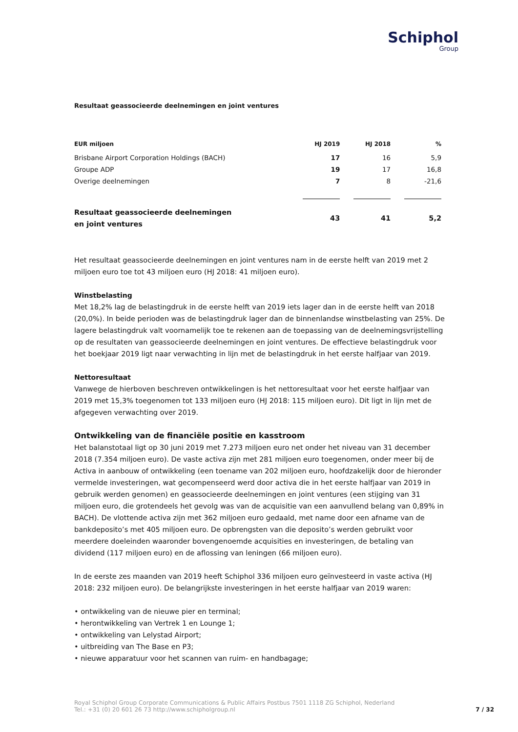Schiphol
Group
Resultaat geassocieerde deelnemingen en joint ventures
| EUR miljoen | HJ 2019 | HJ 2018 | % |
| --- | --- | --- | --- |
| Brisbane Airport Corporation Holdings (BACH) | 17 | 16 | 5,9 |
| Groupe ADP | 19 | 17 | 16,8 |
| Overige deelnemingen | 7 | 8 | -21,6 |
| Resultaat geassocieerde deelnemingen en joint ventures | 43 | 41 | 5,2 |
Het resultaat geassocieerde deelnemingen en joint ventures nam in de eerste helft van 2019 met 2 miljoen euro toe tot 43 miljoen euro (HJ 2018: 41 miljoen euro).
Winstbelasting
Met 18,2% lag de belastingdruk in de eerste helft van 2019 iets lager dan in de eerste helft van 2018 (20,0%). In beide perioden was de belastingdruk lager dan de binnenlandse winstbelasting van 25%. De lagere belastingdruk valt voornamelijk toe te rekenen aan de toepassing van de deelnemingsvrijstelling op de resultaten van geassocieerde deelnemingen en joint ventures. De effectieve belastingdruk voor het boekjaar 2019 ligt naar verwachting in lijn met de belastingdruk in het eerste halfjaar van 2019.
Nettoresultaat
Vanwege de hierboven beschreven ontwikkelingen is het nettoresultaat voor het eerste halfjaar van 2019 met 15,3% toegenomen tot 133 miljoen euro (HJ 2018: 115 miljoen euro). Dit ligt in lijn met de afgegeven verwachting over 2019.
Ontwikkeling van de financiële positie en kasstroom
Het balanstotaal ligt op 30 juni 2019 met 7.273 miljoen euro net onder het niveau van 31 december 2018 (7.354 miljoen euro). De vaste activa zijn met 281 miljoen euro toegenomen, onder meer bij de Activa in aanbouw of ontwikkeling (een toename van 202 miljoen euro, hoofdzakelijk door de hieronder vermelde investeringen, wat gecompenseerd werd door activa die in het eerste halfjaar van 2019 in gebruik werden genomen) en geassocieerde deelnemingen en joint ventures (een stijging van 31 miljoen euro, die grotendeels het gevolg was van de acquisitie van een aanvullend belang van 0,89% in BACH). De vlottende activa zijn met 362 miljoen euro gedaald, met name door een afname van de bankdeposito’s met 405 miljoen euro. De opbrengsten van die deposito’s werden gebruikt voor meerdere doeleinden waaronder bovengenoemde acquisities en investeringen, de betaling van dividend (117 miljoen euro) en de aflossing van leningen (66 miljoen euro).
In de eerste zes maanden van 2019 heeft Schiphol 336 miljoen euro geïnvesteerd in vaste activa (HJ 2018: 232 miljoen euro). De belangrijkste investeringen in het eerste halfjaar van 2019 waren:
• ontwikkeling van de nieuwe pier en terminal;
• herontwikkeling van Vertrek 1 en Lounge 1;
• ontwikkeling van Lelystad Airport;
• uitbreiding van The Base en P3;
• nieuwe apparatuur voor het scannen van ruim- en handbagage;
Royal Schiphol Group Corporate Communications & Public Affairs Postbus 7501 1118 ZG Schiphol, Nederland
Tel.: +31 (0) 20 601 26 73 http://www.schipholgroup.nl
7 / 32